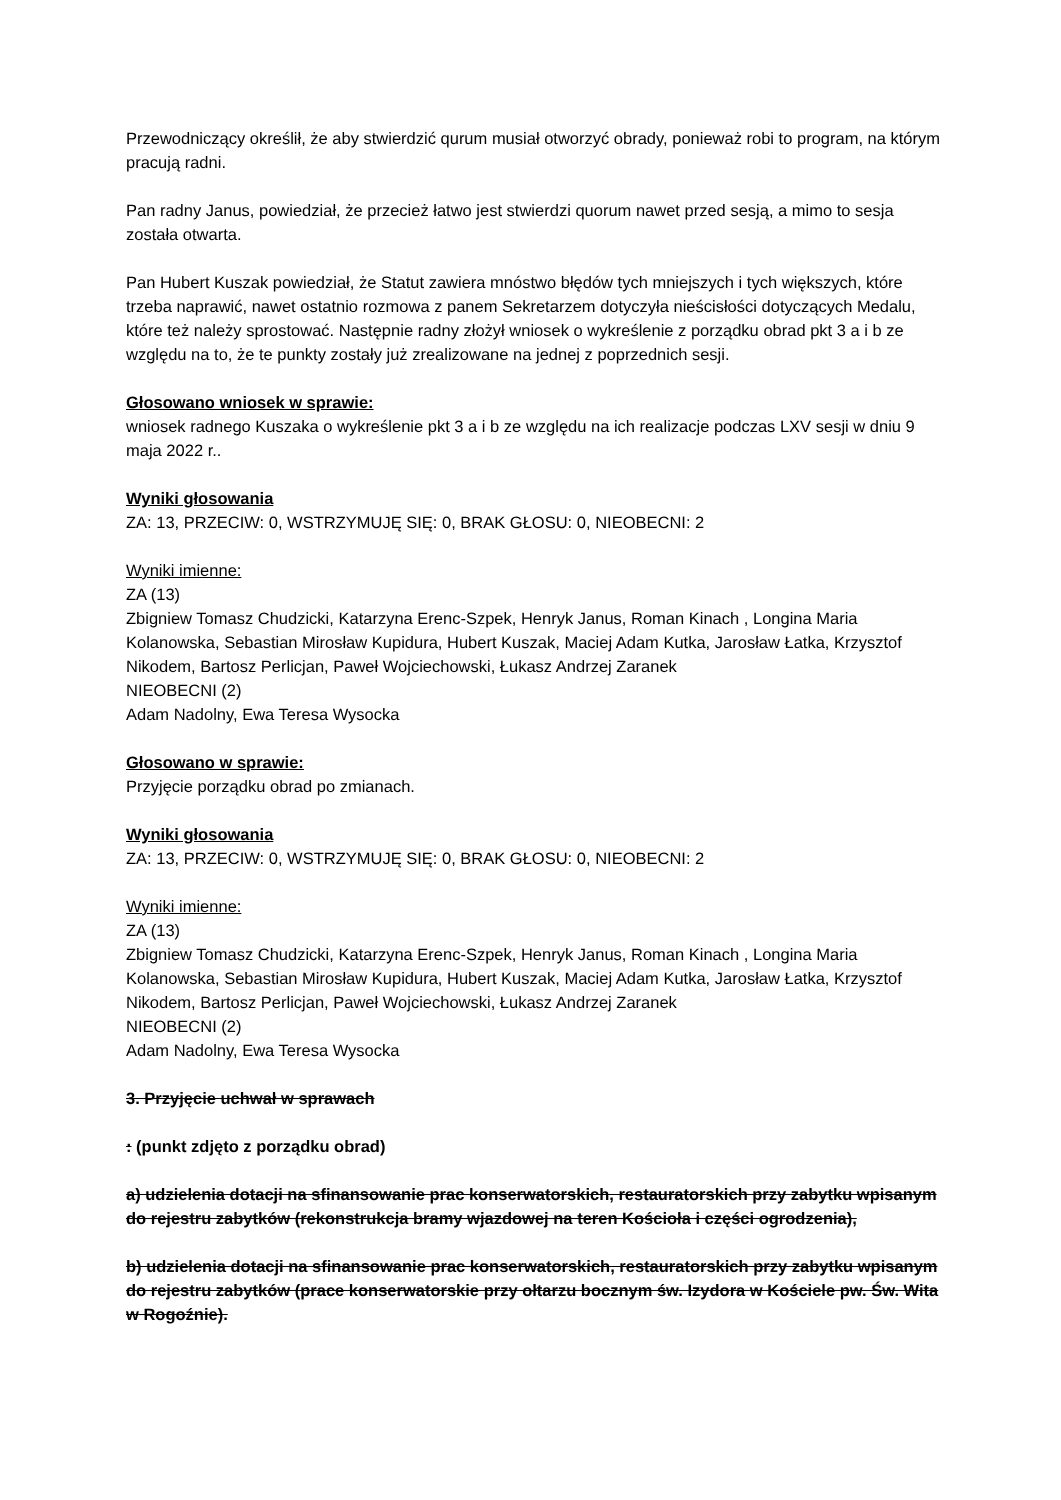Przewodniczący określił, że aby stwierdzić qurum musiał otworzyć obrady, ponieważ robi to program, na którym pracują radni.
Pan radny Janus, powiedział, że przecież łatwo jest stwierdzi quorum nawet przed sesją, a mimo to sesja została otwarta.
Pan Hubert Kuszak powiedział, że Statut zawiera mnóstwo błędów tych mniejszych i tych większych, które trzeba naprawić, nawet ostatnio rozmowa z panem Sekretarzem dotyczyła nieścisłości dotyczących Medalu, które też należy sprostować. Następnie radny złożył wniosek o wykreślenie z porządku obrad pkt 3 a i b ze względu na to, że te punkty zostały już zrealizowane na jednej z poprzednich sesji.
Głosowano wniosek w sprawie:
wniosek radnego Kuszaka o wykreślenie pkt 3 a i b ze względu na ich realizacje podczas LXV sesji w dniu 9 maja 2022 r..
Wyniki głosowania
ZA: 13, PRZECIW: 0, WSTRZYMUJĘ SIĘ: 0, BRAK GŁOSU: 0, NIEOBECNI: 2
Wyniki imienne:
ZA (13)
Zbigniew Tomasz Chudzicki, Katarzyna Erenc-Szpek, Henryk Janus, Roman Kinach , Longina Maria Kolanowska, Sebastian Mirosław Kupidura, Hubert Kuszak, Maciej Adam Kutka, Jarosław Łatka, Krzysztof Nikodem, Bartosz Perlicjan, Paweł Wojciechowski, Łukasz Andrzej Zaranek
NIEOBECNI (2)
Adam Nadolny, Ewa Teresa Wysocka
Głosowano w sprawie:
Przyjęcie porządku obrad po zmianach.
Wyniki głosowania
ZA: 13, PRZECIW: 0, WSTRZYMUJĘ SIĘ: 0, BRAK GŁOSU: 0, NIEOBECNI: 2
Wyniki imienne:
ZA (13)
Zbigniew Tomasz Chudzicki, Katarzyna Erenc-Szpek, Henryk Janus, Roman Kinach , Longina Maria Kolanowska, Sebastian Mirosław Kupidura, Hubert Kuszak, Maciej Adam Kutka, Jarosław Łatka, Krzysztof Nikodem, Bartosz Perlicjan, Paweł Wojciechowski, Łukasz Andrzej Zaranek
NIEOBECNI (2)
Adam Nadolny, Ewa Teresa Wysocka
3. Przyjęcie uchwał w sprawach
: (punkt zdjęto z porządku obrad)
a) udzielenia dotacji na sfinansowanie prac konserwatorskich, restauratorskich przy zabytku wpisanym do rejestru zabytków (rekonstrukcja bramy wjazdowej na teren Kościoła i części ogrodzenia),
b) udzielenia dotacji na sfinansowanie prac konserwatorskich, restauratorskich przy zabytku wpisanym do rejestru zabytków (prace konserwatorskie przy ołtarzu bocznym św. Izydora w Kościele pw. Św. Wita w Rogoźnie).